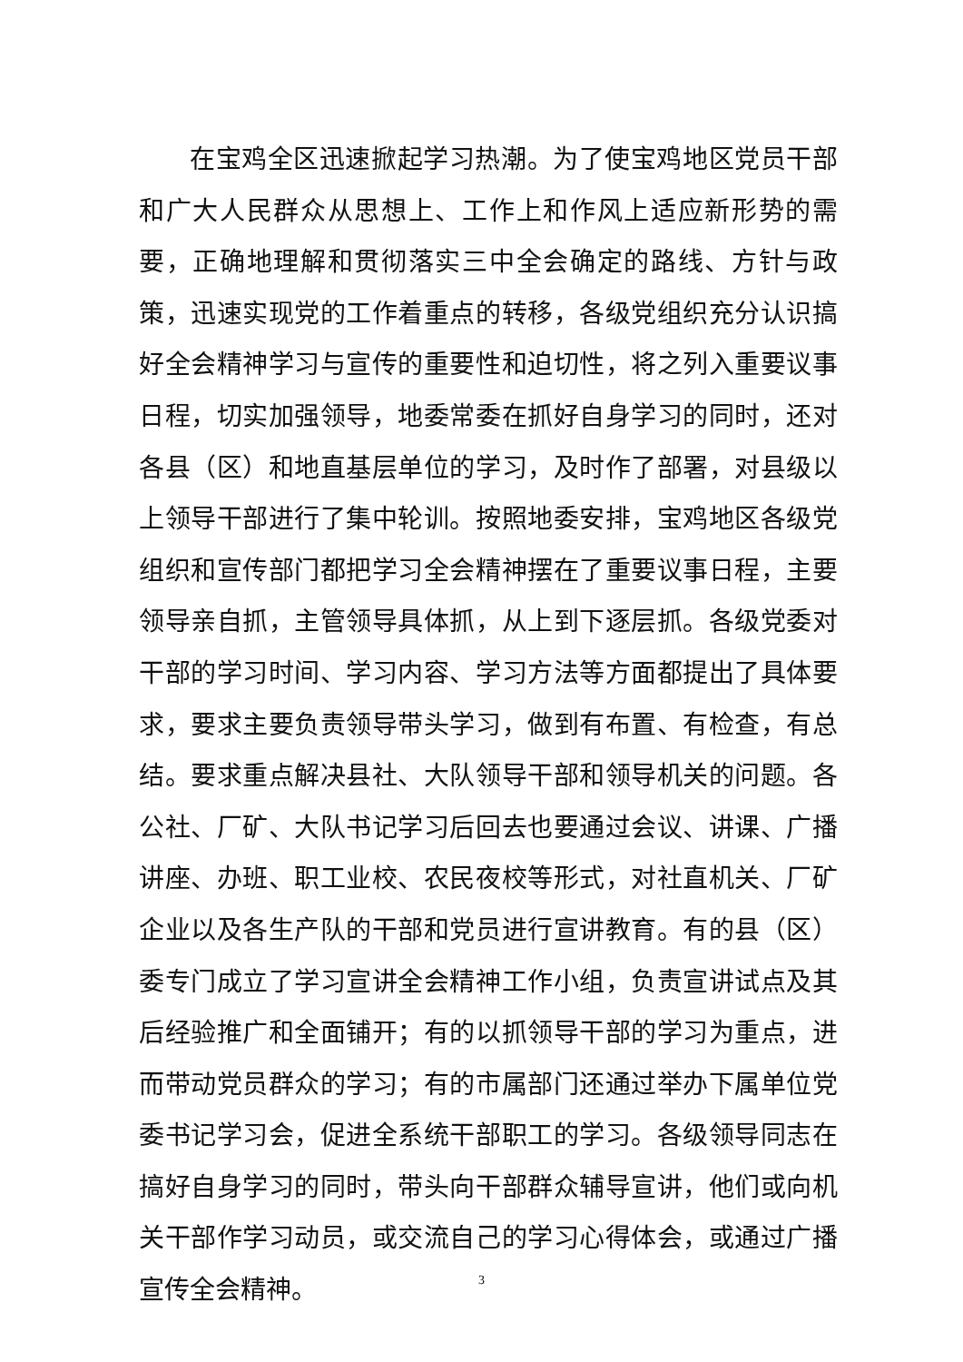在宝鸡全区迅速掀起学习热潮。为了使宝鸡地区党员干部和广大人民群众从思想上、工作上和作风上适应新形势的需要，正确地理解和贯彻落实三中全会确定的路线、方针与政策，迅速实现党的工作着重点的转移，各级党组织充分认识搞好全会精神学习与宣传的重要性和迫切性，将之列入重要议事日程，切实加强领导，地委常委在抓好自身学习的同时，还对各县（区）和地直基层单位的学习，及时作了部署，对县级以上领导干部进行了集中轮训。按照地委安排，宝鸡地区各级党组织和宣传部门都把学习全会精神摆在了重要议事日程，主要领导亲自抓，主管领导具体抓，从上到下逐层抓。各级党委对干部的学习时间、学习内容、学习方法等方面都提出了具体要求，要求主要负责领导带头学习，做到有布置、有检查，有总结。要求重点解决县社、大队领导干部和领导机关的问题。各公社、厂矿、大队书记学习后回去也要通过会议、讲课、广播讲座、办班、职工业校、农民夜校等形式，对社直机关、厂矿企业以及各生产队的干部和党员进行宣讲教育。有的县（区）委专门成立了学习宣讲全会精神工作小组，负责宣讲试点及其后经验推广和全面铺开；有的以抓领导干部的学习为重点，进而带动党员群众的学习；有的市属部门还通过举办下属单位党委书记学习会，促进全系统干部职工的学习。各级领导同志在搞好自身学习的同时，带头向干部群众辅导宣讲，他们或向机关干部作学习动员，或交流自己的学习心得体会，或通过广播宣传全会精神。
3